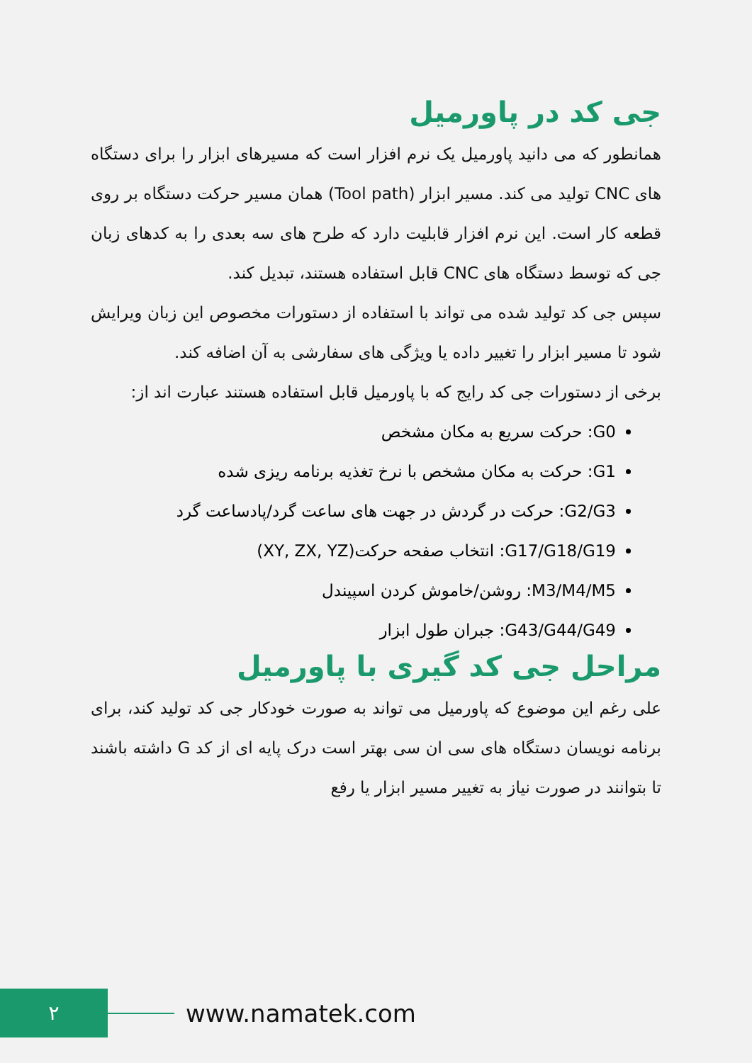جی کد در پاورمیل
همانطور که می دانید پاورمیل یک نرم افزار است که مسیرهای ابزار را برای دستگاه های CNC تولید می کند. مسیر ابزار (Tool path) همان مسیر حرکت دستگاه بر روی قطعه کار است. این نرم افزار قابلیت دارد که طرح های سه بعدی را به کدهای زبان جی که توسط دستگاه های CNC قابل استفاده هستند، تبدیل کند.
سپس جی کد تولید شده می تواند با استفاده از دستورات مخصوص این زبان ویرایش شود تا مسیر ابزار را تغییر داده یا ویژگی های سفارشی به آن اضافه کند.
برخی از دستورات جی کد رایج که با پاورمیل قابل استفاده هستند عبارت اند از:
G0: حرکت سریع به مکان مشخص
G1: حرکت به مکان مشخص با نرخ تغذیه برنامه ریزی شده
G2/G3: حرکت در گردش در جهت های ساعت گرد/پادساعت گرد
G17/G18/G19: انتخاب صفحه حرکت(XY, ZX, YZ)
M3/M4/M5: روشن/خاموش کردن اسپیندل
G43/G44/G49: جبران طول ابزار
مراحل جی کد گیری با پاورمیل
علی رغم این موضوع که پاورمیل می تواند به صورت خودکار جی کد تولید کند، برای برنامه نویسان دستگاه های سی ان سی بهتر است درک پایه ای از کد G داشته باشند تا بتوانند در صورت نیاز به تغییر مسیر ابزار یا رفع
۲
www.namatek.com